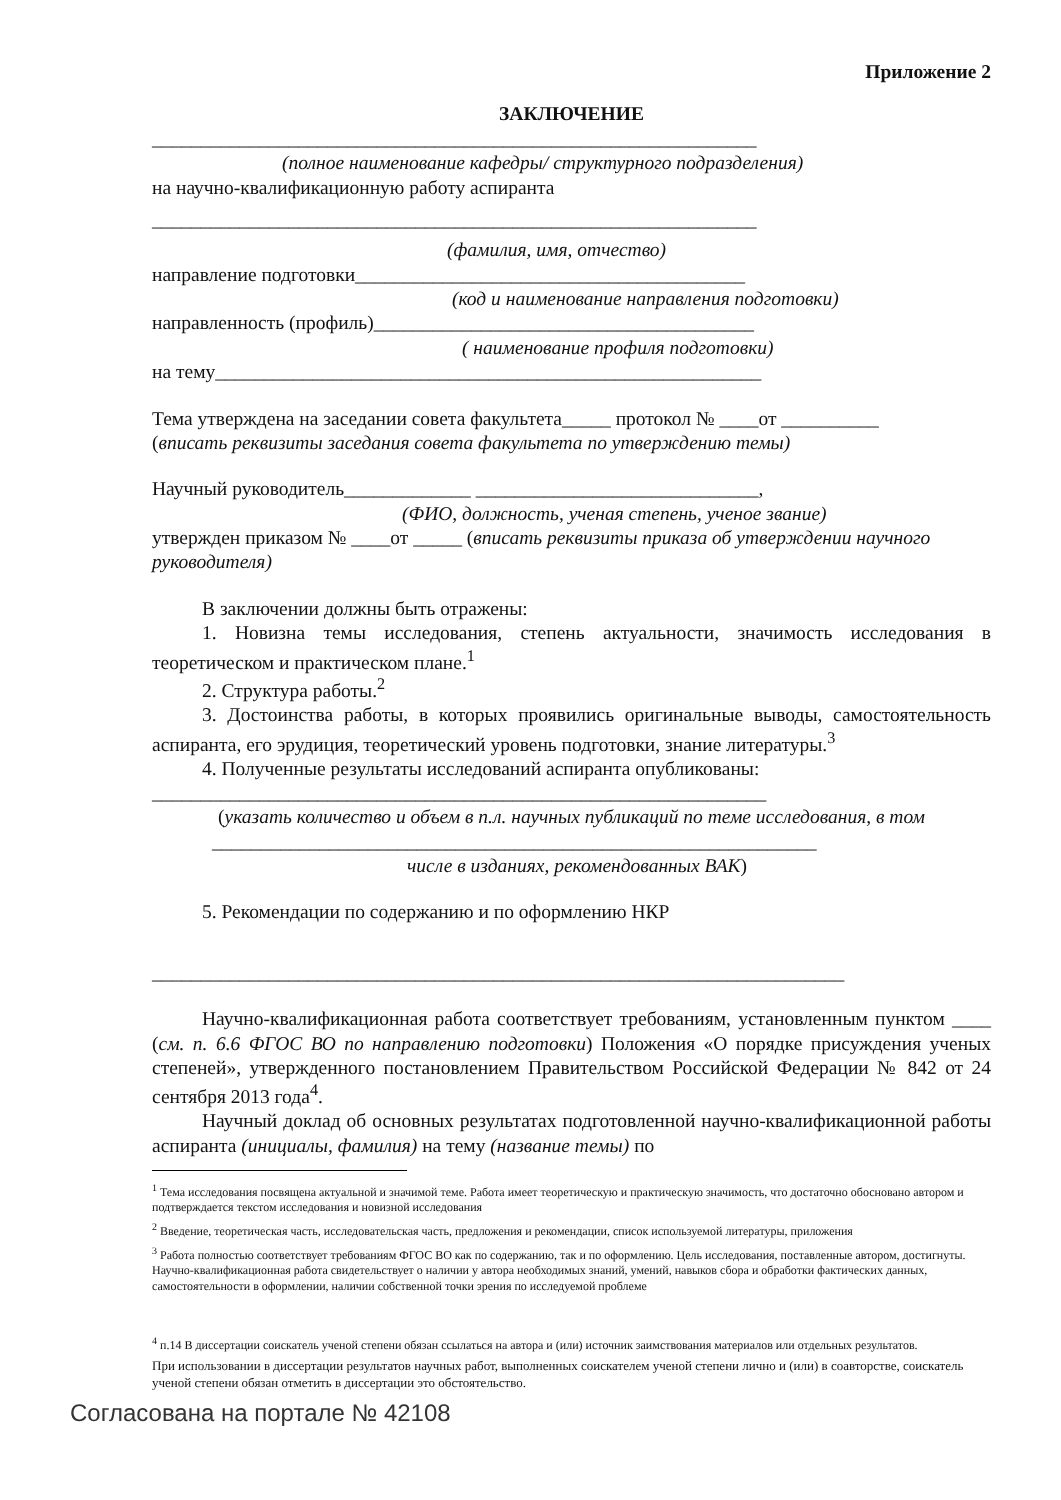Приложение 2
ЗАКЛЮЧЕНИЕ
______________________________________________________________
(полное наименование кафедры/ структурного подразделения)
на научно-квалификационную работу аспиранта
______________________________________________________________
(фамилия, имя, отчество)
направление подготовки________________________________________
(код и наименование направления подготовки)
направленность (профиль)_______________________________________
( наименование профиля подготовки)
на тему________________________________________________________
Тема утверждена на заседании совета факультета_____ протокол № ____от __________
(вписать реквизиты заседания совета факультета по утверждению темы)
Научный руководитель_____________ _____________________________,
(ФИО, должность, ученая степень, ученое звание)
утвержден приказом № ____от _____ (вписать реквизиты приказа об утверждении научного руководителя)
В заключении должны быть отражены:
1. Новизна темы исследования, степень актуальности, значимость исследования в теоретическом и практическом плане.<sup>1</sup>
2. Структура работы.<sup>2</sup>
3. Достоинства работы, в которых проявились оригинальные выводы, самостоятельность аспиранта, его эрудиция, теоретический уровень подготовки, знание литературы.<sup>3</sup>
4. Полученные результаты исследований аспиранта опубликованы:
_______________________________________________________________
(указать количество и объем в п.л. научных публикаций по теме исследования, в том
______________________________________________________________
числе в изданиях, рекомендованных ВАК)
5. Рекомендации по содержанию и по оформлению НКР
_______________________________________________________________________
Научно-квалификационная работа соответствует требованиям, установленным пунктом ____ (см. п. 6.6 ФГОС ВО по направлению подготовки) Положения «О порядке присуждения ученых степеней», утвержденного постановлением Правительством Российской Федерации № 842 от 24 сентября 2013 года<sup>4</sup>.
Научный доклад об основных результатах подготовленной научно-квалификационной работы аспиранта (инициалы, фамилия) на тему (название темы) по
<sup>1</sup> Тема исследования посвящена актуальной и значимой теме. Работа имеет теоретическую и практическую значимость, что достаточно обосновано автором и подтверждается текстом исследования и новизной исследования
<sup>2</sup> Введение, теоретическая часть, исследовательская часть, предложения и рекомендации, список используемой литературы, приложения
<sup>3</sup> Работа полностью соответствует требованиям ФГОС ВО как по содержанию, так и по оформлению. Цель исследования, поставленные автором, достигнуты. Научно-квалификационная работа свидетельствует о наличии у автора необходимых знаний, умений, навыков сбора и обработки фактических данных, самостоятельности в оформлении, наличии собственной точки зрения по исследуемой проблеме
<sup>4</sup> п.14 В диссертации соискатель ученой степени обязан ссылаться на автора и (или) источник заимствования материалов или отдельных результатов.
При использовании в диссертации результатов научных работ, выполненных соискателем ученой степени лично и (или) в соавторстве, соискатель ученой степени обязан отметить в диссертации это обстоятельство.
Согласована на портале № 42108